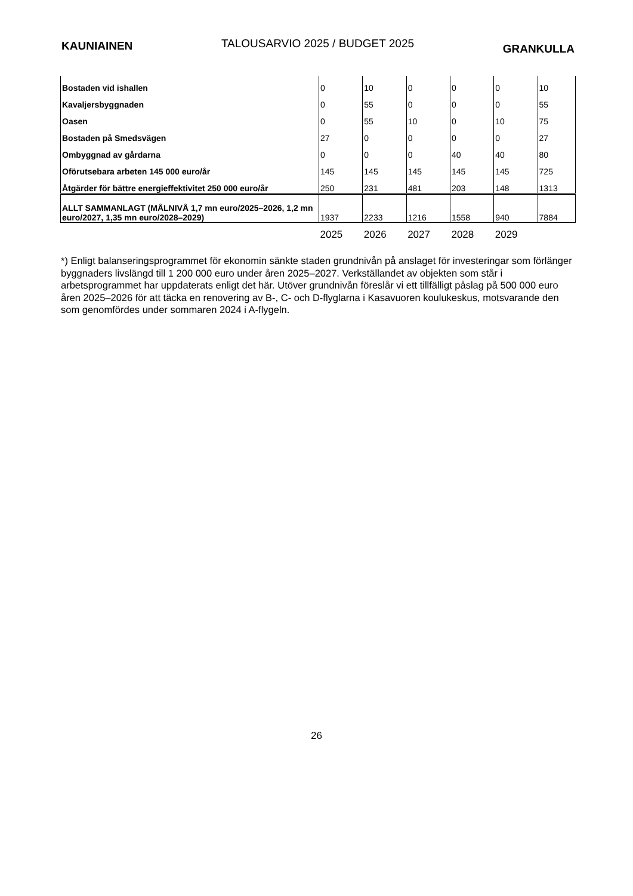KAUNIAINEN TALOUSARVIO 2025 / BUDGET 2025 GRANKULLA
| Bostaden vid ishallen | 0 | 10 | 0 | 0 | 0 | 10 |
| Kavaljersbyggnaden | 0 | 55 | 0 | 0 | 0 | 55 |
| Oasen | 0 | 55 | 10 | 0 | 10 | 75 |
| Bostaden på Smedsvägen | 27 | 0 | 0 | 0 | 0 | 27 |
| Ombyggnad av gårdarna | 0 | 0 | 0 | 40 | 40 | 80 |
| Oförutsebara arbeten 145 000 euro/år | 145 | 145 | 145 | 145 | 145 | 725 |
| Åtgärder för bättre energieffektivitet 250 000 euro/år | 250 | 231 | 481 | 203 | 148 | 1313 |
| ALLT SAMMANLAGT (MÅLNIVÅ 1,7 mn euro/2025–2026, 1,2 mn euro/2027, 1,35 mn euro/2028–2029) | 1937 | 2233 | 1216 | 1558 | 940 | 7884 |
| | 2025 | 2026 | 2027 | 2028 | 2029 | |
*) Enligt balanseringsprogrammet för ekonomin sänkte staden grundnivån på anslaget för investeringar som förlänger byggnaders livslängd till 1 200 000 euro under åren 2025–2027. Verkställandet av objekten som står i arbetsprogrammet har uppdaterats enligt det här. Utöver grundnivån föreslår vi ett tillfälligt påslag på 500 000 euro åren 2025–2026 för att täcka en renovering av B-, C- och D-flyglarna i Kasavuoren koulukeskus, motsvarande den som genomfördes under sommaren 2024 i A-flygeln.
26